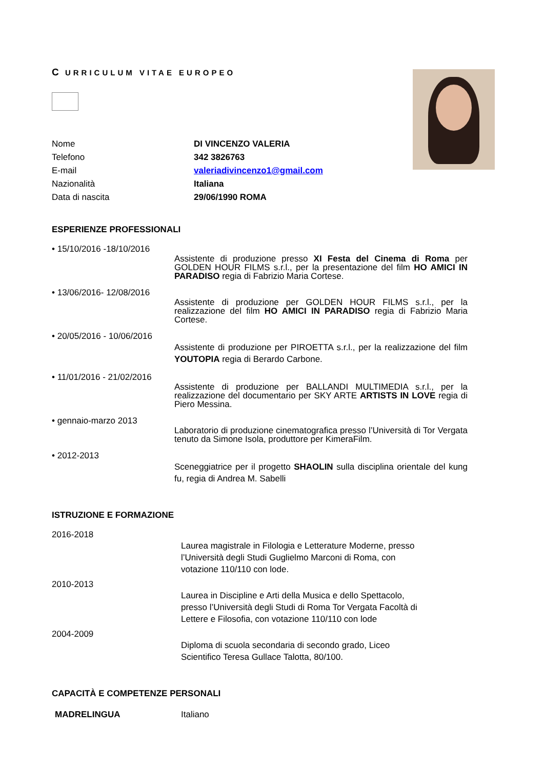C URRICULUM VITAE EUROPEO
Nome DI VINCENZO VALERIA
Telefono 342 3826763
E-mail valeriadivincenzo1@gmail.com
Nazionalità Italiana
Data di nascita 29/06/1990 ROMA
ESPERIENZE PROFESSIONALI
• 15/10/2016 -18/10/2016
Assistente di produzione presso XI Festa del Cinema di Roma per GOLDEN HOUR FILMS s.r.l., per la presentazione del film HO AMICI IN PARADISO regia di Fabrizio Maria Cortese.
• 13/06/2016- 12/08/2016
Assistente di produzione per GOLDEN HOUR FILMS s.r.l., per la realizzazione del film HO AMICI IN PARADISO regia di Fabrizio Maria Cortese.
• 20/05/2016 - 10/06/2016
Assistente di produzione per PIROETTA s.r.l., per la realizzazione del film YOUTOPIA regia di Berardo Carbone.
• 11/01/2016 - 21/02/2016
Assistente di produzione per BALLANDI MULTIMEDIA s.r.l., per la realizzazione del documentario per SKY ARTE ARTISTS IN LOVE regia di Piero Messina.
• gennaio-marzo 2013
Laboratorio di produzione cinematografica presso l’Università di Tor Vergata tenuto da Simone Isola, produttore per KimeraFilm.
• 2012-2013
Sceneggiatrice per il progetto SHAOLIN sulla disciplina orientale del kung fu, regia di Andrea M. Sabelli
ISTRUZIONE E FORMAZIONE
2016-2018
Laurea magistrale in Filologia e Letterature Moderne, presso l’Università degli Studi Guglielmo Marconi di Roma, con votazione 110/110 con lode.
2010-2013
Laurea in Discipline e Arti della Musica e dello Spettacolo, presso l’Università degli Studi di Roma Tor Vergata Facoltà di Lettere e Filosofia, con votazione 110/110 con lode
2004-2009
Diploma di scuola secondaria di secondo grado, Liceo Scientifico Teresa Gullace Talotta, 80/100.
CAPACITÀ E COMPETENZE PERSONALI
MADRELINGUA Italiano